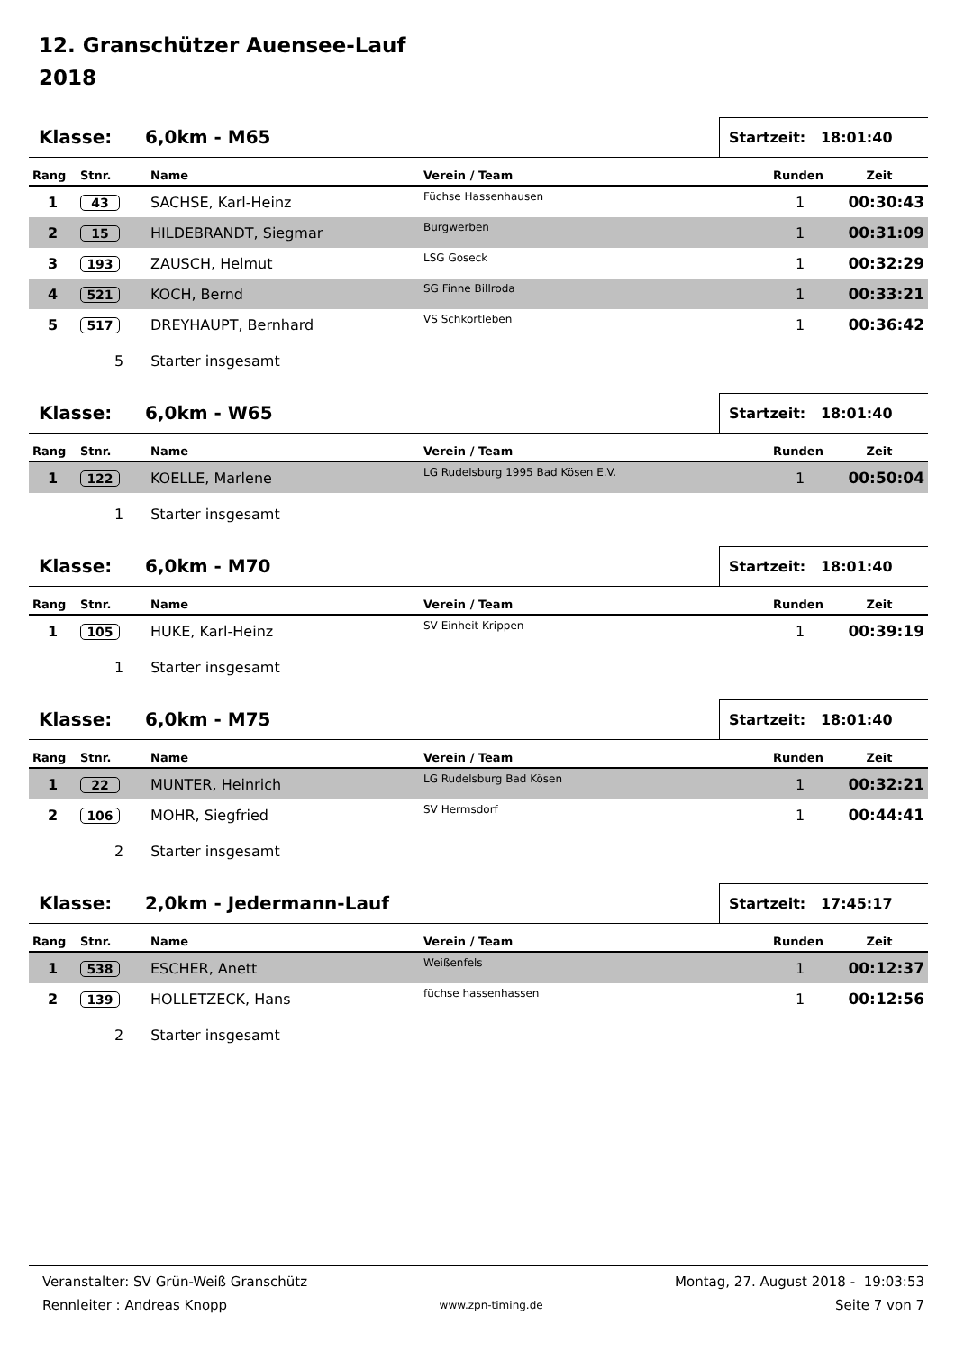12. Granschützer Auensee-Lauf
2018
Klasse: 6,0km - M65
Startzeit: 18:01:40
| Rang | Stnr. | Name | Verein / Team | Runden | Zeit |
| --- | --- | --- | --- | --- | --- |
| 1 | 43 | SACHSE, Karl-Heinz | Füchse Hassenhausen | 1 | 00:30:43 |
| 2 | 15 | HILDEBRANDT, Siegmar | Burgwerben | 1 | 00:31:09 |
| 3 | 193 | ZAUSCH, Helmut | LSG Goseck | 1 | 00:32:29 |
| 4 | 521 | KOCH, Bernd | SG Finne Billroda | 1 | 00:33:21 |
| 5 | 517 | DREYHAUPT, Bernhard | VS Schkortleben | 1 | 00:36:42 |
5 Starter insgesamt
Klasse: 6,0km - W65
Startzeit: 18:01:40
| Rang | Stnr. | Name | Verein / Team | Runden | Zeit |
| --- | --- | --- | --- | --- | --- |
| 1 | 122 | KOELLE, Marlene | LG Rudelsburg 1995 Bad Kösen E.V. | 1 | 00:50:04 |
1 Starter insgesamt
Klasse: 6,0km - M70
Startzeit: 18:01:40
| Rang | Stnr. | Name | Verein / Team | Runden | Zeit |
| --- | --- | --- | --- | --- | --- |
| 1 | 105 | HUKE, Karl-Heinz | SV Einheit Krippen | 1 | 00:39:19 |
1 Starter insgesamt
Klasse: 6,0km - M75
Startzeit: 18:01:40
| Rang | Stnr. | Name | Verein / Team | Runden | Zeit |
| --- | --- | --- | --- | --- | --- |
| 1 | 22 | MUNTER, Heinrich | LG Rudelsburg Bad Kösen | 1 | 00:32:21 |
| 2 | 106 | MOHR, Siegfried | SV Hermsdorf | 1 | 00:44:41 |
2 Starter insgesamt
Klasse: 2,0km - Jedermann-Lauf
Startzeit: 17:45:17
| Rang | Stnr. | Name | Verein / Team | Runden | Zeit |
| --- | --- | --- | --- | --- | --- |
| 1 | 538 | ESCHER, Anett | Weißenfels | 1 | 00:12:37 |
| 2 | 139 | HOLLETZECK, Hans | füchse hassenhassen | 1 | 00:12:56 |
2 Starter insgesamt
Veranstalter: SV Grün-Weiß Granschütz
Rennleiter : Andreas Knopp
www.zpn-timing.de
Montag, 27. August 2018 - 19:03:53
Seite 7 von 7